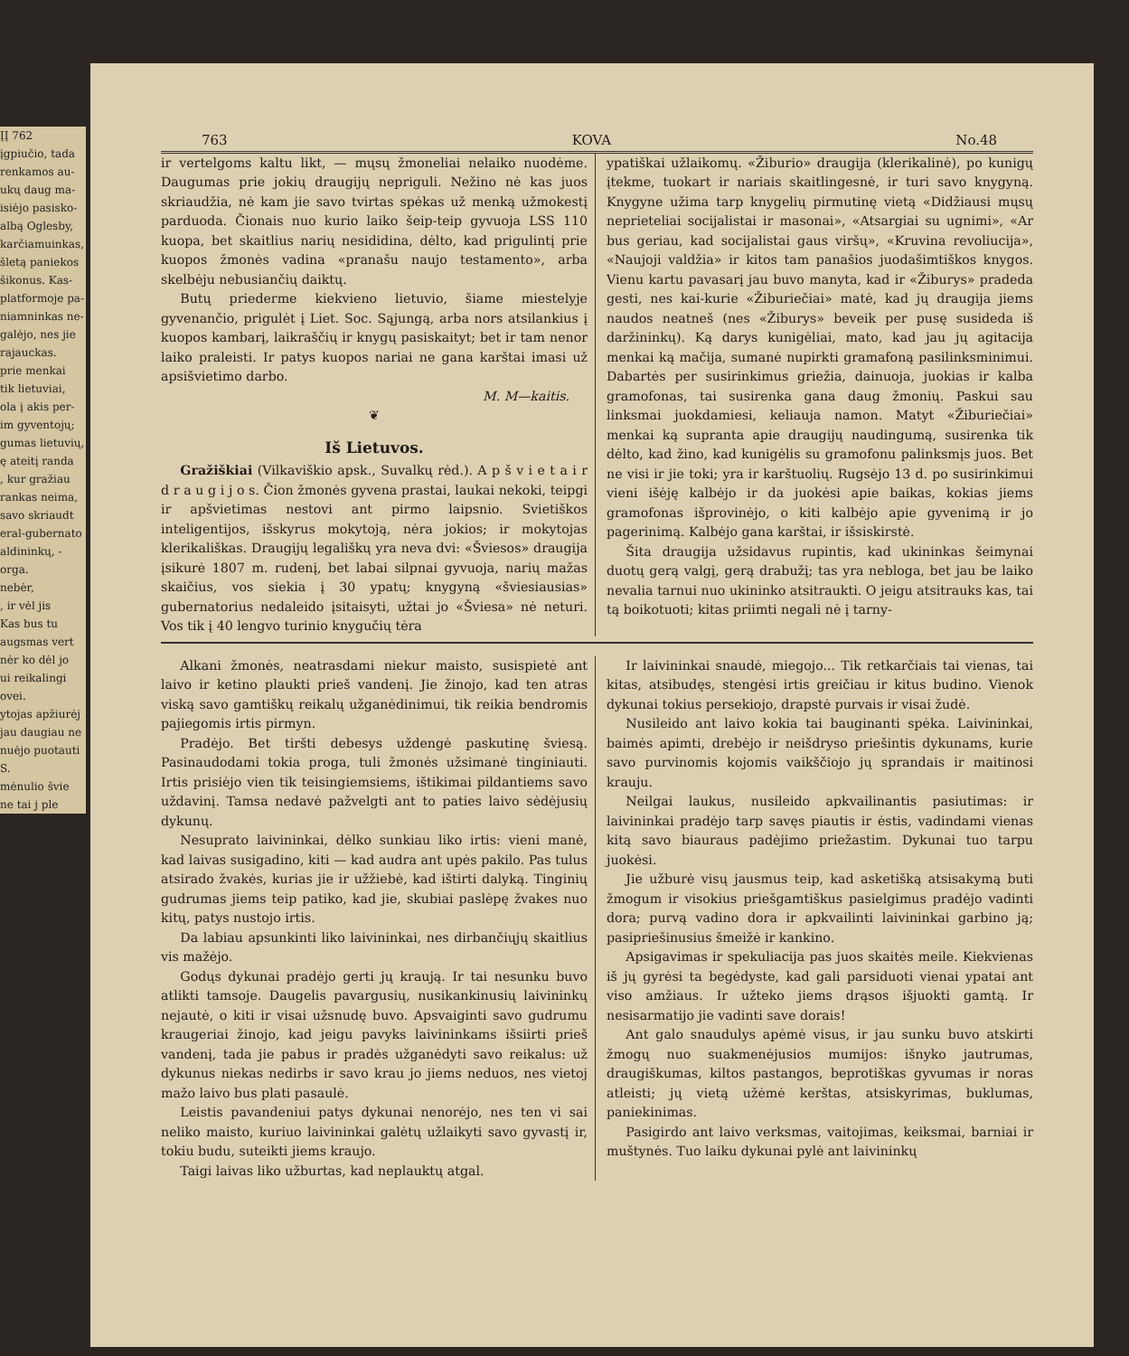ĮĮ 762
įgpiučio, tada
renkamos au-
ukų daug ma-
isiėjo pasisko-
albą Oglesby,
karčiamuinkas,
šletą paniekos
šikonus. Kas-
platformoje pa-
niamninkas ne-
galėjo, nes jie
rajauckas.
prie menkai
tik lietuviai,
ola į akis per-
im gyventojų;
gumas lietuvių,
ę ateitį randa
, kur gražiau
rankas neima,
savo skriaudt
eral-gubernato
aldininkų, -
orga.
nebėr,
, ir vėl jis
Kas bus tu
augsmas vert
nėr ko dėl jo
ui reikalingi
ovei.
ytojas apžiurėj
jau daugiau ne
nuėjo puotauti
S.
mėnulio švie
ne tai j ple
763 KOVA No.48
ir vertelgoms kaltu likt, — mųsų žmoneliai nelaiko nuodėme. Daugumas prie jokių draugijų nepriguli. Nežino nė kas juos skriaudžia, nė kam jie savo tvirtas spėkas už menką užmokestį parduoda. Čionais nuo kurio laiko šeip-teip gyvuoja LSS 110 kuopa, bet skaitlius narių nesididina, dėlto, kad prigulintį prie kuopos žmonės vadina «pranašu naujo testamento», arba skelbėju nebusiančių daiktų.
Butų priederme kiekvieno lietuvio, šiame miestelyje gyvenančio, prigulėt į Liet. Soc. Sąjungą, arba nors atsilankius į kuopos kambarį, laikraščių ir knygų pasiskaityt; bet ir tam nenor laiko praleisti. Ir patys kuopos nariai ne gana karštai imasi už apsišvietimo darbo.
M. M—kaitis.
❦
Iš Lietuvos.
Gražiškiai (Vilkaviškio apsk., Suvalkų rėd.). A p š v i e t a i r d r a u g i j o s. Čion žmonės gyvena prastai, laukai nekoki, teipgi ir apšvietimas nestovi ant pirmo laipsnio. Svietiškos inteligentijos, išskyrus mokytoją, nėra jokios; ir mokytojas klerikališkas. Draugijų legališkų yra neva dvi: «Šviesos» draugija įsikurė 1807 m. rudenį, bet labai silpnai gyvuoja, narių mažas skaičius, vos siekia į 30 ypatų; knygyną «šviesiausias» gubernatorius nedaleido įsitaisyti, užtai jo «Šviesa» nė neturi. Vos tik į 40 lengvo turinio knygučių tėra
ypatiškai užlaikomų. «Žiburio» draugija (klerikalinė), po kunigų įtekme, tuokart ir nariais skaitlingesnė, ir turi savo knygyną. Knygyne užima tarp knygelių pirmutinę vietą «Didžiausi mųsų neprieteliai socijalistai ir masonai», «Atsargiai su ugnimi», «Ar bus geriau, kad socijalistai gaus viršų», «Kruvina revoliucija», «Naujoji valdžia» ir kitos tam panašios juodašimtiškos knygos. Vienu kartu pavasarį jau buvo manyta, kad ir «Žiburys» pradeda gesti, nes kai-kurie «Žiburiečiai» matė, kad jų draugija jiems naudos neatneš (nes «Žiburys» beveik per pusę susideda iš daržininkų). Ką darys kunigėliai, mato, kad jau jų agitacija menkai ką mačija, sumanė nupirkti gramafoną pasilinksminimui. Dabartės per susirinkimus griežia, dainuoja, juokias ir kalba gramofonas, tai susirenka gana daug žmonių. Paskui sau linksmai juokdamiesi, keliauja namon. Matyt «Žiburiečiai» menkai ką supranta apie draugijų naudingumą, susirenka tik dėlto, kad žino, kad kunigėlis su gramofonu palinksmįs juos. Bet ne visi ir jie toki; yra ir karštuolių. Rugsėjo 13 d. po susirinkimui vieni išėję kalbėjo ir da juokėsi apie baikas, kokias jiems gramofonas išprovinėjo, o kiti kalbėjo apie gyvenimą ir jo pagerinimą. Kalbėjo gana karštai, ir išsiskirstė.
Šita draugija užsidavus rupintis, kad ukininkas šeimynai duotų gerą valgį, gerą drabužį; tas yra nebloga, bet jau be laiko nevalia tarnui nuo ukininko atsitraukti. O jeigu atsitrauks kas, tai tą boikotuoti; kitas priimti negali nė į tarny-
Alkani žmonės, neatrasdami niekur maisto, susispietė ant laivo ir ketino plaukti prieš vandenį. Jie žinojo, kad ten atras viską savo gamtiškų reikalų užganėdinimui, tik reikia bendromis pajiegomis irtis pirmyn.
Pradėjo. Bet tiršti debesys uždengė paskutinę šviesą. Pasinaudodami tokia proga, tuli žmonės užsimanė tinginiauti. Irtis prisiėjo vien tik teisingiemsiems, ištikimai pildantiems savo uždavinį. Tamsa nedavė pažvelgti ant to paties laivo sėdėjusių dykunų.
Nesuprato laivininkai, dėlko sunkiau liko irtis: vieni manė, kad laivas susigadino, kiti — kad audra ant upės pakilo. Pas tulus atsirado žvakės, kurias jie ir užžiebė, kad ištirti dalyką. Tinginių gudrumas jiems teip patiko, kad jie, skubiai paslėpę žvakes nuo kitų, patys nustojo irtis.
Da labiau apsunkinti liko laivininkai, nes dirbančiųjų skaitlius vis mažėjo.
Godųs dykunai pradėjo gerti jų kraują. Ir tai nesunku buvo atlikti tamsoje. Daugelis pavargusių, nusikankinusių laivininkų nejautė, o kiti ir visai užsnudę buvo. Apsvaiginti savo gudrumu kraugeriai žinojo, kad jeigu pavyks laivininkams išsiirti prieš vandenį, tada jie pabus ir pradės užganėdyti savo reikalus: už dykunus niekas nedirbs ir savo krau jo jiems neduos, nes vietoj mažo laivo bus plati pasaulė.
Leistis pavandeniui patys dykunai nenorėjo, nes ten vi sai neliko maisto, kuriuo laivininkai galėtų užlaikyti savo gyvastį ir, tokiu budu, suteikti jiems kraujo.
Taigi laivas liko užburtas, kad neplauktų atgal.
Ir laivininkai snaudė, miegojo... Tik retkarčiais tai vienas, tai kitas, atsibudęs, stengėsi irtis greičiau ir kitus budino. Vienok dykunai tokius persekiojo, drapstė purvais ir visai žudė.
Nusileido ant laivo kokia tai bauginanti spėka. Laivininkai, baimės apimti, drebėjo ir neišdryso priešintis dykunams, kurie savo purvinomis kojomis vaikščiojo jų sprandais ir maitinosi krauju.
Neilgai laukus, nusileido apkvailinantis pasiutimas: ir laivininkai pradėjo tarp savęs piautis ir ėstis, vadindami vienas kitą savo biauraus padėjimo priežastim. Dykunai tuo tarpu juokėsi.
Jie užburė visų jausmus teip, kad asketišką atsisakymą buti žmogum ir visokius priešgamtiškus pasielgimus pradėjo vadinti dora; purvą vadino dora ir apkvailinti laivininkai garbino ją; pasipriešinusius šmeižė ir kankino.
Apsigavimas ir spekuliacija pas juos skaitės meile. Kiekvienas iš jų gyrėsi ta begėdyste, kad gali parsiduoti vienai ypatai ant viso amžiaus. Ir užteko jiems drąsos išjuokti gamtą. Ir nesisarmatijo jie vadinti save dorais!
Ant galo snaudulys apėmė visus, ir jau sunku buvo atskirti žmogų nuo suakmenėjusios mumijos: išnyko jautrumas, draugiškumas, kiltos pastangos, beprotiškas gyvumas ir noras atleisti; jų vietą užėmė kerštas, atsiskyrimas, buklumas, paniekinimas.
Pasigirdo ant laivo verksmas, vaitojimas, keiksmai, barniai ir muštynės. Tuo laiku dykunai pylė ant laivininkų